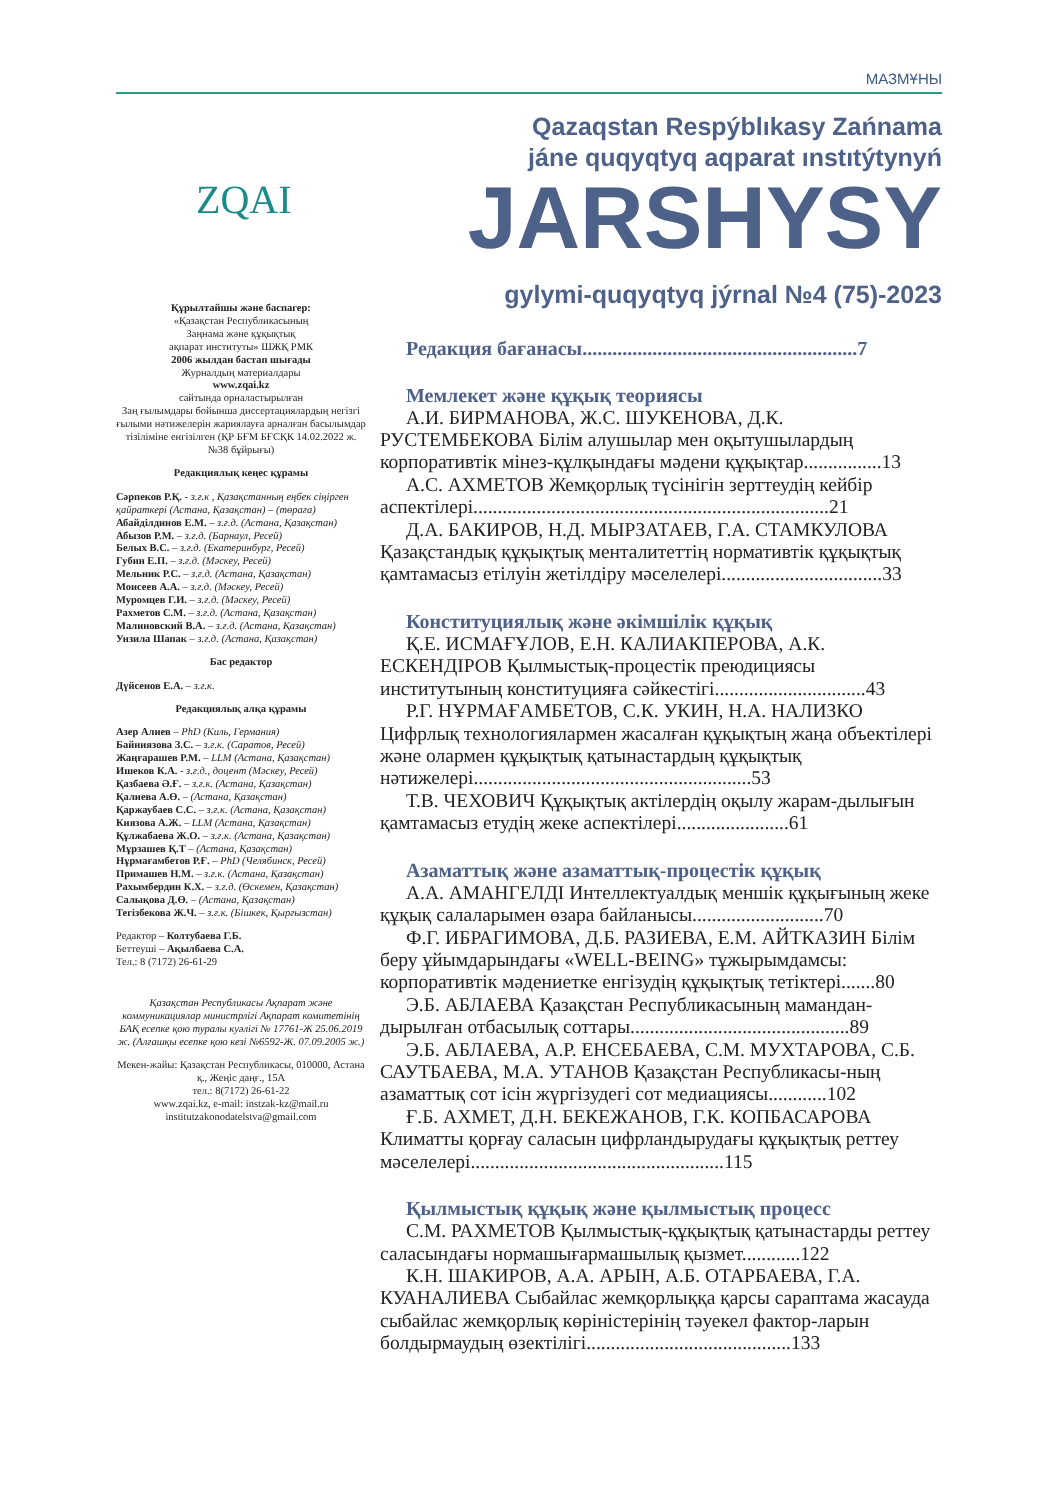МАЗМҰНЫ
ZQAI
Құрылтайшы және баспагер:
«Қазақстан Республикасының
Заңнама және құқықтық
ақпарат институты» ШЖҚ РМК
2006 жылдан бастап шығады
Журналдың материалдары
www.zqai.kz
сайтында орналастырылған
Заң ғылымдары бойынша диссертациялардың негізгі ғылыми нәтижелерін жариялауға арналған басылымдар тізіліміне енгізілген (ҚР БҒМ БҒСҚК 14.02.2022 ж. №38 бұйрығы)
Редакциялық кеңес құрамы
Сәрпеков Р.Қ. - з.ғ.к , Қазақстанның еңбек сіңірген қайраткері (Астана, Қазақстан) – (төраға)
Абайділдинов Е.М. – з.ғ.д. (Астана, Қазақстан)
Абызов Р.М. – з.ғ.д. (Барнаул, Ресей)
Белых В.С. – з.ғ.д. (Екатеринбург, Ресей)
Губин Е.П. – з.ғ.д. (Мәскеу, Ресей)
Мельник Р.С. – з.ғ.д. (Астана, Қазақстан)
Моисеев А.А. – з.ғ.д. (Мәскеу, Ресей)
Муромцев Г.И. – з.ғ.д. (Мәскеу, Ресей)
Рахметов С.М. – з.ғ.д. (Астана, Қазақстан)
Малиновский В.А. – з.ғ.д. (Астана, Қазақстан)
Унзила Шапак – з.ғ.д. (Астана, Қазақстан)
Бас редактор
Дүйсенов Е.А. – з.ғ.к.
Редакциялық алқа құрамы
Азер Алиев – PhD (Киль, Германия)
Байниязова З.С. – з.ғ.к. (Саратов, Ресей)
Жаңғарашев Р.М. – LLM (Астана, Қазақстан)
Ишеков К.А. - з.ғ.д., доцент (Мәскеу, Ресей)
Қазбаева Ә.Ғ. – з.ғ.к. (Астана, Қазақстан)
Қалиева А.Ө. – (Астана, Қазақстан)
Қаржаубаев С.С. – з.ғ.к. (Астана, Қазақстан)
Киязова А.Ж. – LLM (Астана, Қазақстан)
Құлжабаева Ж.О. – з.ғ.к. (Астана, Қазақстан)
Мұрзашев Қ.Т – (Астана, Қазақстан)
Нұрмағамбетов Р.Ғ. – PhD (Челябинск, Ресей)
Примашев Н.М. – з.ғ.к. (Астана, Қазақстан)
Рахымбердин К.Х. – з.ғ.д. (Өскемен, Қазақстан)
Салықова Д.Ө. – (Астана, Қазақстан)
Тегізбекова Ж.Ч. – з.ғ.к. (Бішкек, Қырғызстан)
Редактор – Колтубаева Г.Б.
Беттеуші – Ақылбаева С.А.
Тел.: 8 (7172) 26-61-29
Қазақстан Республикасы Ақпарат және коммуникациялар министрлігі Ақпарат комитетінің БАҚ есепке қою туралы куәлігі № 17761-Ж 25.06.2019 ж. (Алғашқы есепке қою кезі №6592-Ж. 07.09.2005 ж.)
Мекен-жайы: Қазақстан Республикасы, 010000, Астана қ., Жеңіс даңғ., 15А
тел.: 8(7172) 26-61-22
www.zqai.kz, e-mail: instzak-kz@mail.ru
institutzakonodatelstva@gmail.com
Qazaqstan Respýblıkasy Zańnama
jáne quqyqtyq aqparat ınstıtýtynyń
JARSHYSY
gylymi-quqyqtyq jýrnal №4 (75)-2023
Редакция бағанасы.......................................................7
Мемлекет және құқық теориясы
А.И. БИРМАНОВА, Ж.С. ШУКЕНОВА, Д.К. РУСТЕМБЕКОВА Білім алушылар мен оқытушылардың корпоративтік мінез-құлқындағы мәдени құқықтар................13
А.С. АХМЕТОВ Жемқорлық түсінігін зерттеудің кейбір аспектілері.........................................................................21
Д.А. БАКИРОВ, Н.Д. МЫРЗАТАЕВ, Г.А. СТАМКУЛОВА Қазақстандық құқықтық менталитеттің нормативтік құқықтық қамтамасыз етілуін жетілдіру мәселелері.................................33
Конституциялық және әкімшілік құқық
Қ.Е. ИСМАҒҰЛОВ, Е.Н. КАЛИАКПЕРОВА, А.К. ЕСКЕНДІРОВ Қылмыстық-процестік преюдициясы институтының конституцияға сәйкестігі...............................43
Р.Г. НҰРМАҒАМБЕТОВ, С.К. УКИН, Н.А. НАЛИЗКО Цифрлық технологиялармен жасалған құқықтың жаңа объектілері және олармен құқықтық қатынастардың құқықтық нәтижелері.........................................................53
Т.В. ЧЕХОВИЧ Құқықтық актілердің оқылу жарам-дылығын қамтамасыз етудің жеке аспектілері.......................61
Азаматтық және азаматтық-процестік құқық
А.А. АМАНГЕЛДІ Интеллектуалдық меншік құқығының жеке құқық салаларымен өзара байланысы...........................70
Ф.Г. ИБРАГИМОВА, Д.Б. РАЗИЕВА, Е.М. АЙТКАЗИН Білім беру ұйымдарындағы «WELL-BEING» тұжырымдамсы: корпоративтік мәдениетке енгізудің құқықтық тетіктері.......80
Э.Б. АБЛАЕВА Қазақстан Республикасының мамандан-дырылған отбасылық соттары.............................................89
Э.Б. АБЛАЕВА, А.Р. ЕНСЕБАЕВА, С.М. МУХТАРОВА, С.Б. САУТБАЕВА, М.А. УТАНОВ Қазақстан Республикасы-ның азаматтық сот ісін жүргізудегі сот медиациясы............102
Ғ.Б. АХМЕТ, Д.Н. БЕКЕЖАНОВ, Г.К. КОПБАСАРОВА Климатты қорғау саласын цифрландырудағы құқықтық реттеу мәселелері....................................................115
Қылмыстық құқық және қылмыстық процесс
С.М. РАХМЕТОВ Қылмыстық-құқықтық қатынастарды реттеу саласындағы нормашығармашылық қызмет............122
К.Н. ШАКИРОВ, А.А. АРЫН, А.Б. ОТАРБАЕВА, Г.А. КУАНАЛИЕВА Сыбайлас жемқорлыққа қарсы сараптама жасауда сыбайлас жемқорлық көріністерінің тәуекел фактор-ларын болдырмаудың өзектілігі..........................................133